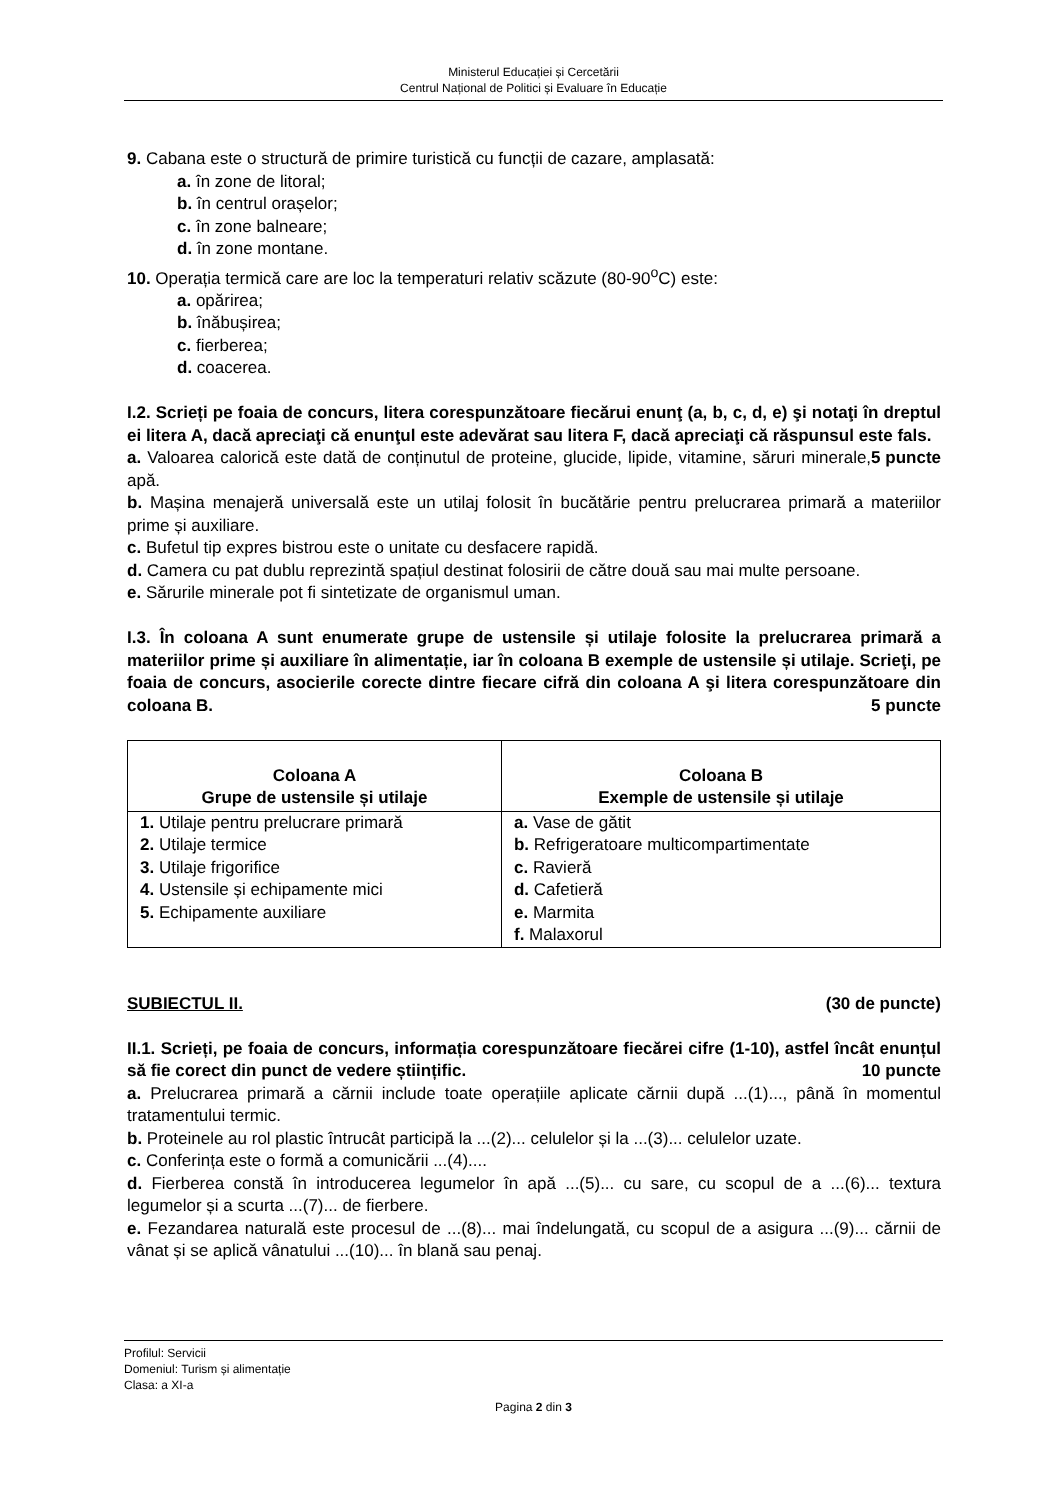Ministerul Educației și Cercetării
Centrul Național de Politici și Evaluare în Educație
9. Cabana este o structură de primire turistică cu funcții de cazare, amplasată:
a. în zone de litoral;
b. în centrul orașelor;
c. în zone balneare;
d. în zone montane.
10. Operația termică care are loc la temperaturi relativ scăzute (80-90<sup>o</sup>C) este:
a. opărirea;
b. înăbușirea;
c. fierberea;
d. coacerea.
I.2. Scrieți pe foaia de concurs, litera corespunzătoare fiecărui enunţ (a, b, c, d, e) şi notaţi în dreptul ei litera A, dacă apreciaţi că enunţul este adevărat sau litera F, dacă apreciaţi că răspunsul este fals. 5 puncte
a. Valoarea calorică este dată de conținutul de proteine, glucide, lipide, vitamine, săruri minerale, apă.
b. Mașina menajeră universală este un utilaj folosit în bucătărie pentru prelucrarea primară a materiilor prime și auxiliare.
c. Bufetul tip expres bistrou este o unitate cu desfacere rapidă.
d. Camera cu pat dublu reprezintă spațiul destinat folosirii de către două sau mai multe persoane.
e. Sărurile minerale pot fi sintetizate de organismul uman.
I.3. În coloana A sunt enumerate grupe de ustensile și utilaje folosite la prelucrarea primară a materiilor prime și auxiliare în alimentație, iar în coloana B exemple de ustensile și utilaje. Scrieţi, pe foaia de concurs, asocierile corecte dintre fiecare cifră din coloana A şi litera corespunzătoare din coloana B. 5 puncte
| Coloana A Grupe de ustensile și utilaje | Coloana B Exemple de ustensile și utilaje |
| --- | --- |
| 1. Utilaje pentru prelucrare primară 2. Utilaje termice 3. Utilaje frigorifice 4. Ustensile și echipamente mici 5. Echipamente auxiliare | a. Vase de gătit b. Refrigeratoare multicompartimentate c. Ravieră d. Cafetieră e. Marmita f. Malaxorul |
SUBIECTUL II. (30 de puncte)
II.1. Scrieți, pe foaia de concurs, informația corespunzătoare fiecărei cifre (1-10), astfel încât enunțul să fie corect din punct de vedere științific. 10 puncte
a. Prelucrarea primară a cărnii include toate operațiile aplicate cărnii după ...(1)..., până în momentul tratamentului termic.
b. Proteinele au rol plastic întrucât participă la ...(2)... celulelor și la ...(3)... celulelor uzate.
c. Conferința este o formă a comunicării ...(4)....
d. Fierberea constă în introducerea legumelor în apă ...(5)... cu sare, cu scopul de a ...(6)... textura legumelor și a scurta ...(7)... de fierbere.
e. Fezandarea naturală este procesul de ...(8)... mai îndelungată, cu scopul de a asigura ...(9)... cărnii de vânat și se aplică vânatului ...(10)... în blană sau penaj.
Profilul: Servicii
Domeniul: Turism și alimentație
Clasa: a XI-a
Pagina 2 din 3